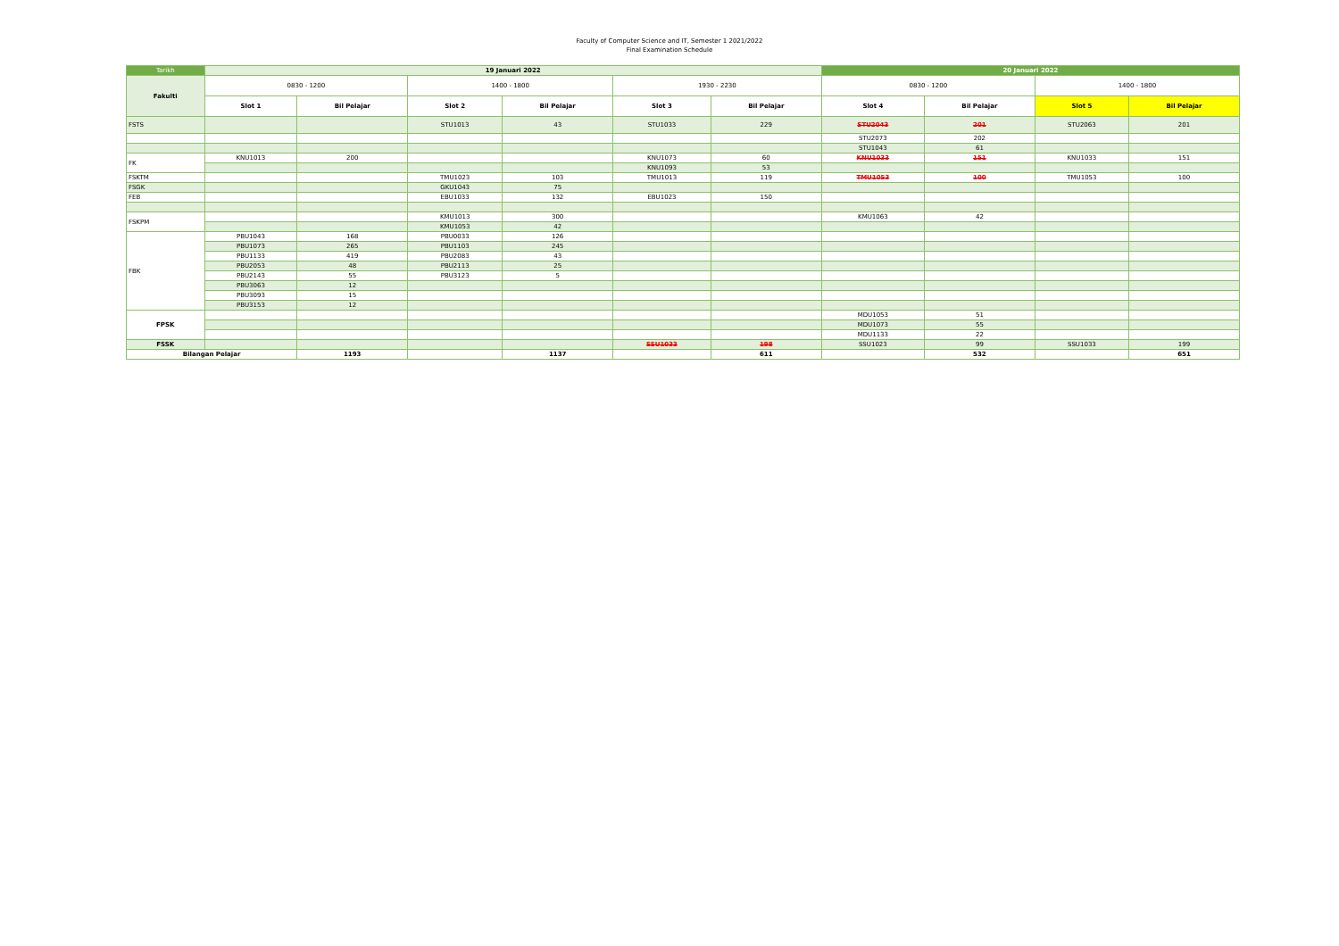Faculty of Computer Science and IT, Semester 1 2021/2022
Final Examination Schedule
| Tarikh | 19 Januari 2022 | | | | | | 20 Januari 2022 | | | |
| --- | --- | --- | --- | --- | --- | --- | --- | --- | --- | --- |
| Fakulti | 0830 - 1200 | | 1400 - 1800 | | 1930 - 2230 | | 0830 - 1200 | | 1400 - 1800 | |
| | Slot 1 | Bil Pelajar | Slot 2 | Bil Pelajar | Slot 3 | Bil Pelajar | Slot 4 | Bil Pelajar | Slot 5 | Bil Pelajar |
| FSTS | | | STU1013 | 43 | STU1033 | 229 | STU2043 | 201 | STU2063 | 201 |
| | | | | | | | STU2073 | 202 | | |
| | | | | | | | STU1043 | 61 | | |
| FK | KNU1013 | 200 | | | KNU1073 | 60 | KNU1033 | 151 | KNU1033 | 151 |
| | | | | | KNU1093 | 53 | | | | |
| FSKTM | | | TMU1023 | 103 | TMU1013 | 119 | TMU1053 | 100 | TMU1053 | 100 |
| FSGK | | | GKU1043 | 75 | | | | | | |
| FEB | | | EBU1033 | 132 | EBU1023 | 150 | | | | |
| FSKPM | | | KMU1013 | 300 | | | KMU1063 | 42 | | |
| | | | KMU1053 | 42 | | | | | | |
| FBK | PBU1043 | 168 | PBU0033 | 126 | | | | | | |
| | PBU1073 | 265 | PBU1103 | 245 | | | | | | |
| | PBU1133 | 419 | PBU2083 | 43 | | | | | | |
| | PBU2053 | 48 | PBU2113 | 25 | | | | | | |
| | PBU2143 | 55 | PBU3123 | 5 | | | | | | |
| | PBU3063 | 12 | | | | | | | | |
| | PBU3093 | 15 | | | | | | | | |
| | PBU3153 | 12 | | | | | | | | |
| FPSK | | | | | | | MDU1053 | 51 | | |
| | | | | | | | MDU1073 | 55 | | |
| | | | | | | | MDU1133 | 22 | | |
| FSSK | | | | | SSU1033 | 198 | SSU1023 | 99 | SSU1033 | 199 |
| Bilangan Pelajar | | 1193 | | 1137 | | 611 | | 532 | | 651 |